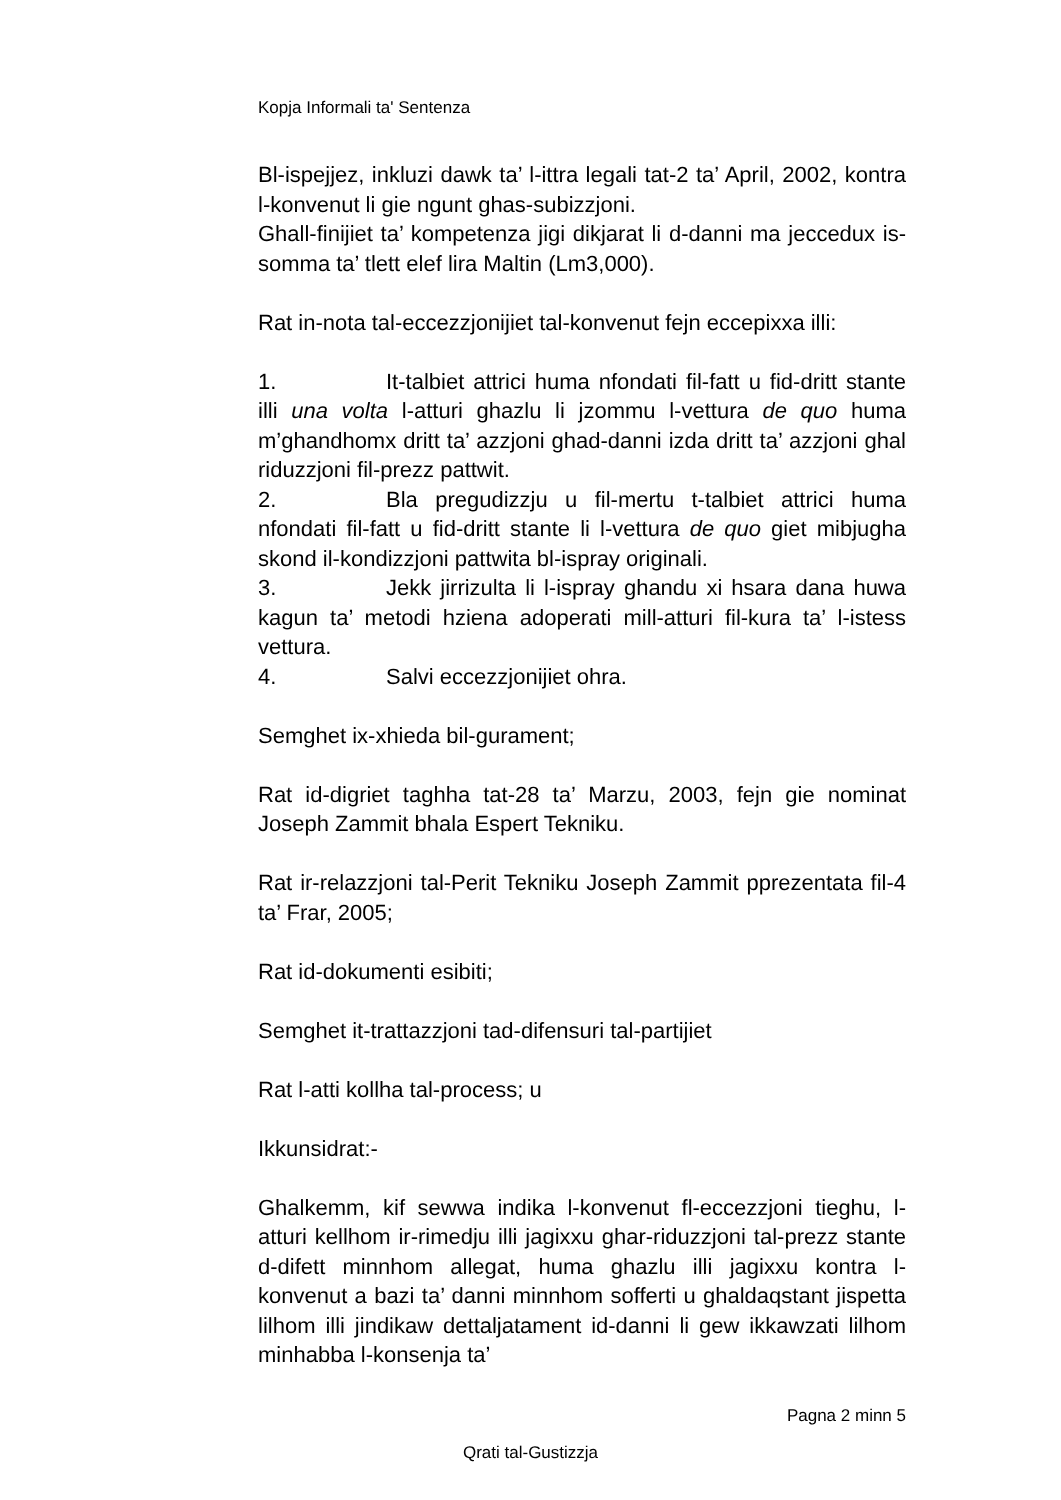Kopja Informali ta' Sentenza
Bl-ispejjez, inkluzi dawk ta’ l-ittra legali tat-2 ta’ April, 2002, kontra l-konvenut li gie ngunt ghas-subizzjoni.
Ghall-finijiet ta’ kompetenza jigi dikjarat li d-danni ma jeccedux is-somma ta’ tlett elef lira Maltin (Lm3,000).
Rat in-nota tal-eccezzjonijiet tal-konvenut fejn eccepixxa illi:
1. It-talbiet attrici huma nfondati fil-fatt u fid-dritt stante illi una volta l-atturi ghazlu li jzommu l-vettura de quo huma m’ghandhomx dritt ta’ azzjoni ghad-danni izda dritt ta’ azzjoni ghal riduzzjoni fil-prezz pattwit.
2. Bla pregudizzju u fil-mertu t-talbiet attrici huma nfondati fil-fatt u fid-dritt stante li l-vettura de quo giet mibjugha skond il-kondizzjoni pattwita bl-ispray originali.
3. Jekk jirrizulta li l-ispray ghandu xi hsara dana huwa kagun ta’ metodi hziena adoperati mill-atturi fil-kura ta’ l-istess vettura.
4. Salvi eccezzjonijiet ohra.
Semghet ix-xhieda bil-gurament;
Rat id-digriet taghha tat-28 ta’ Marzu, 2003, fejn gie nominat Joseph Zammit bhala Espert Tekniku.
Rat ir-relazzjoni tal-Perit Tekniku Joseph Zammit pprezentata fil-4 ta’ Frar, 2005;
Rat id-dokumenti esibiti;
Semghet it-trattazzjoni tad-difensuri tal-partijiet
Rat l-atti kollha tal-process; u
Ikkunsidrat:-
Ghalkemm, kif sewwa indika l-konvenut fl-eccezzjoni tieghu, l-atturi kellhom ir-rimedju illi jagixxu ghar-riduzzjoni tal-prezz stante d-difett minnhom allegat, huma ghazlu illi jagixxu kontra l-konvenut a bazi ta’ danni minnhom sofferti u ghaldaqstant jispetta lilhom illi jindikaw dettaljatament id-danni li gew ikkawzati lilhom minhabba l-konsenja ta’
Pagna 2 minn 5
Qrati tal-Gustizzja